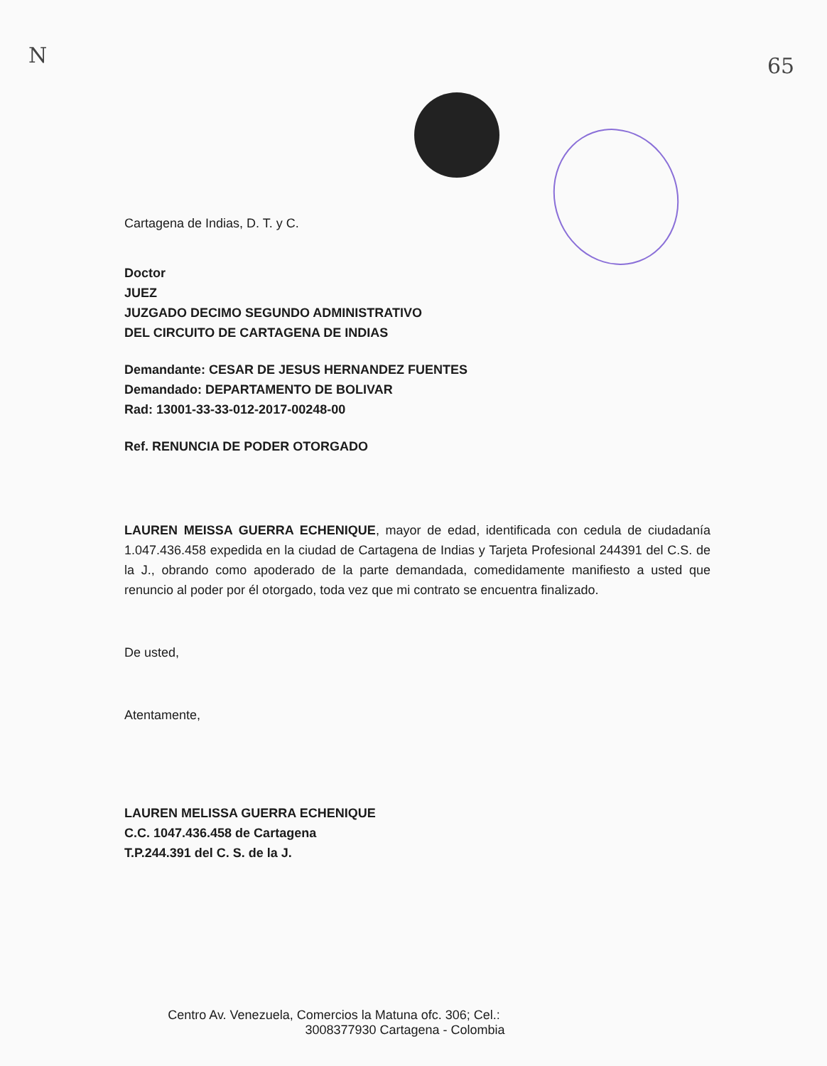N 65
Cartagena de Indias, D. T. y C.
Doctor
JUEZ
JUZGADO DECIMO SEGUNDO ADMINISTRATIVO
DEL CIRCUITO DE CARTAGENA DE INDIAS
Demandante: CESAR DE JESUS HERNANDEZ FUENTES
Demandado: DEPARTAMENTO DE BOLIVAR
Rad: 13001-33-33-012-2017-00248-00
Ref. RENUNCIA DE PODER OTORGADO
LAUREN MEISSA GUERRA ECHENIQUE, mayor de edad, identificada con cedula de ciudadanía 1.047.436.458 expedida en la ciudad de Cartagena de Indias y Tarjeta Profesional 244391 del C.S. de la J., obrando como apoderado de la parte demandada, comedidamente manifiesto a usted que renuncio al poder por él otorgado, toda vez que mi contrato se encuentra finalizado.
De usted,
Atentamente,
LAUREN MELISSA GUERRA ECHENIQUE
C.C. 1047.436.458 de Cartagena
T.P.244.391 del C. S. de la J.
Centro Av. Venezuela, Comercios la Matuna ofc. 306; Cel.:
3008377930 Cartagena - Colombia